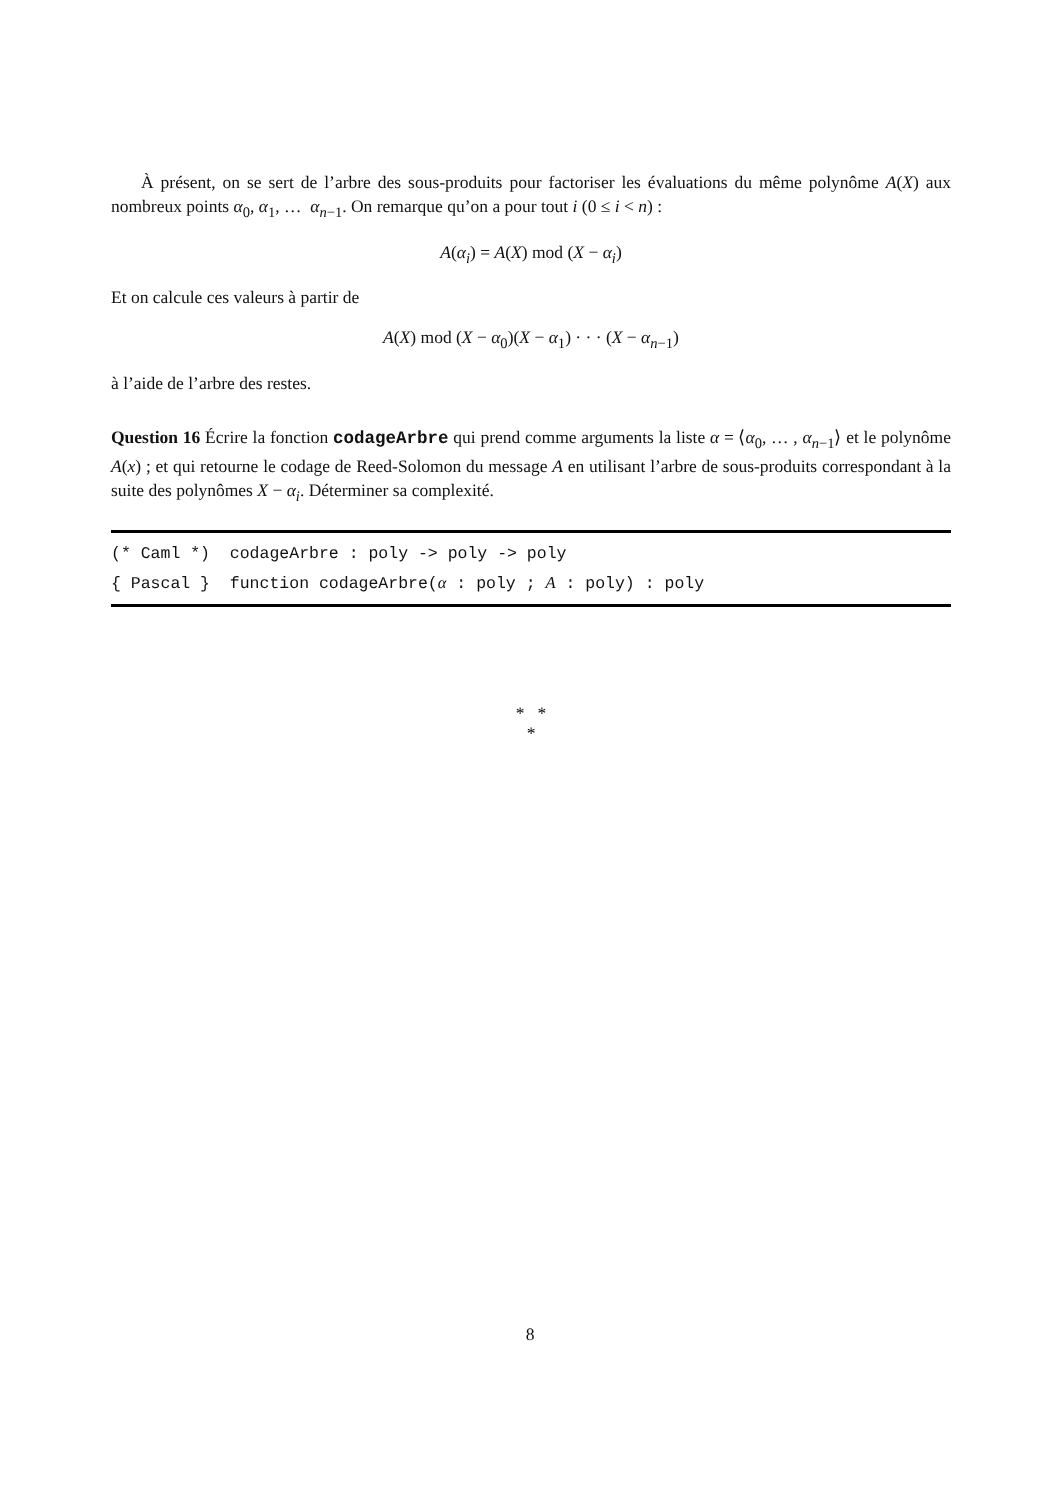À présent, on se sert de l’arbre des sous-produits pour factoriser les évaluations du même polynôme A(X) aux nombreux points α<sub>0</sub>, α<sub>1</sub>, … α<sub>n−1</sub>. On remarque qu’on a pour tout i (0 ≤ i < n) :
A(α<sub>i</sub>) = A(X) mod (X − α<sub>i</sub>)
Et on calcule ces valeurs à partir de
A(X) mod (X − α<sub>0</sub>)(X − α<sub>1</sub>) · · · (X − α<sub>n−1</sub>)
à l’aide de l’arbre des restes.
Question 16 Écrire la fonction codageArbre qui prend comme arguments la liste α = ⟨α<sub>0</sub>, … , α<sub>n−1</sub>⟩ et le polynôme A(x) ; et qui retourne le codage de Reed-Solomon du message A en utilisant l’arbre de sous-produits correspondant à la suite des polynômes X − α<sub>i</sub>. Déterminer sa complexité.
(* Caml *) codageArbre : poly -> poly -> poly
{ Pascal } function codageArbre(α : poly ; A : poly) : poly
* *
*
8